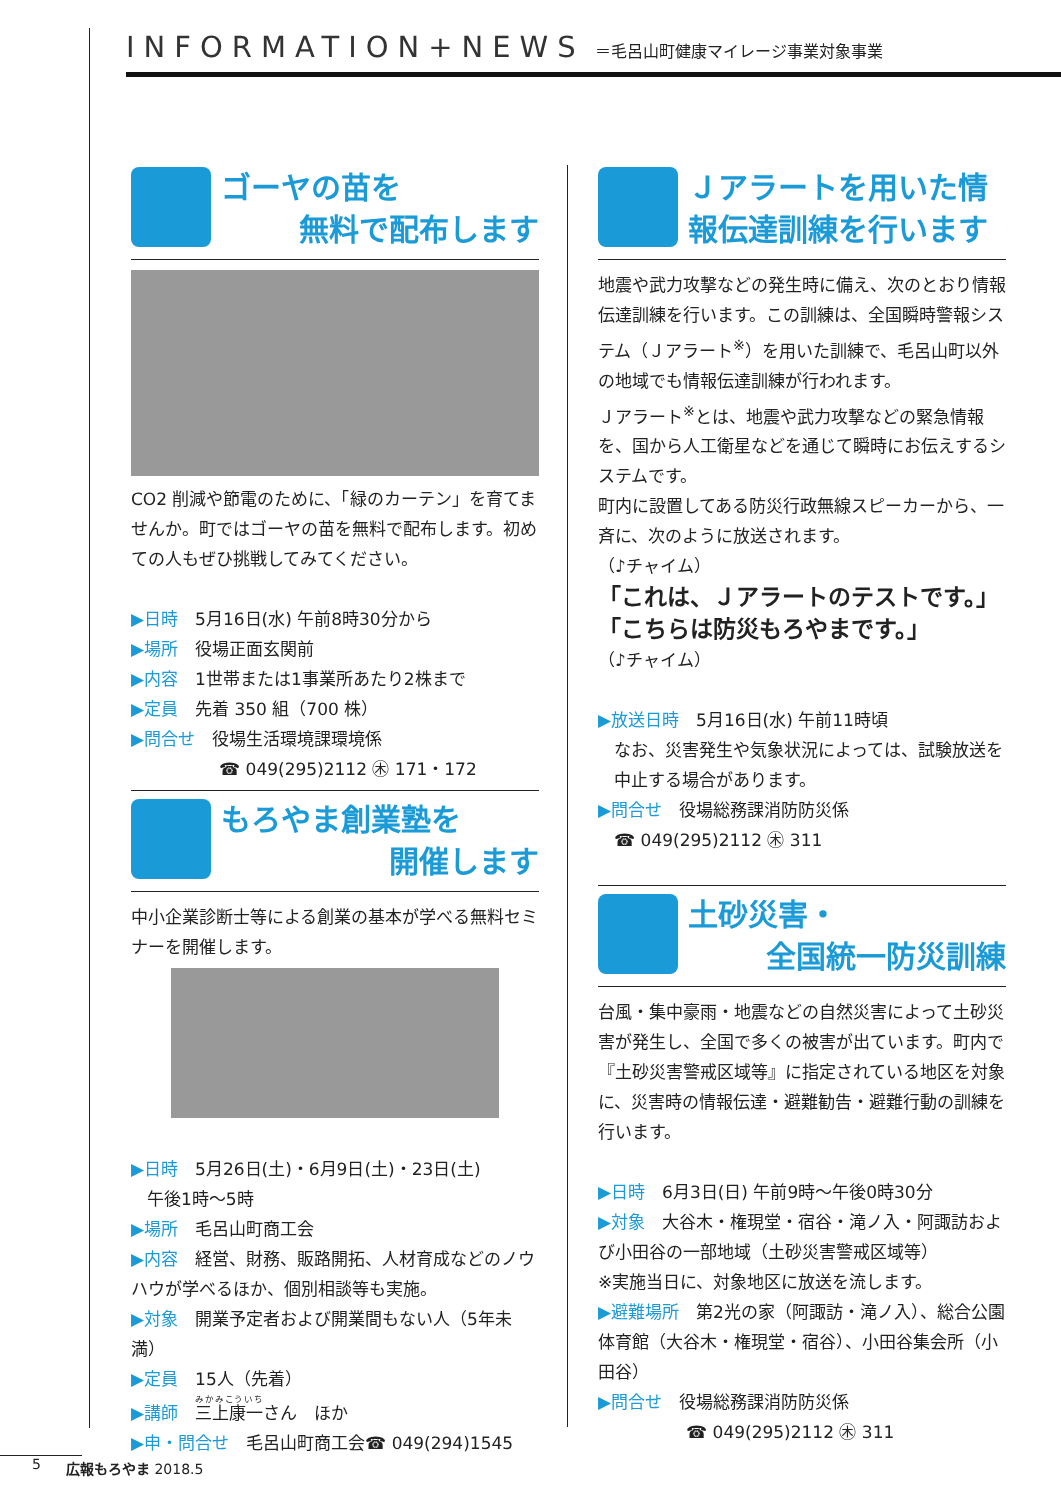INFORMATION+NEWS ＝毛呂山町健康マイレージ事業対象事業
ゴーヤの苗を
無料で配布します
CO2 削減や節電のために、「緑のカーテン」を育てませんか。町ではゴーヤの苗を無料で配布します。初めての人もぜひ挑戦してみてください。
▶日時　5月16日(水) 午前8時30分から
▶場所　役場正面玄関前
▶内容　1世帯または1事業所あたり2株まで
▶定員　先着 350 組（700 株）
▶問合せ　役場生活環境課環境係
☎ 049(295)2112 ㊍ 171・172
もろやま創業塾を
開催します
中小企業診断士等による創業の基本が学べる無料セミナーを開催します。
▶日時　5月26日(土)・6月9日(土)・23日(土)
午後1時～5時
▶場所　毛呂山町商工会
▶内容　経営、財務、販路開拓、人材育成などのノウハウが学べるほか、個別相談等も実施。
▶対象　開業予定者および開業間もない人（5年未満）
▶定員　15人（先着）
▶講師　三上康一さん　ほか
▶申・問合せ　毛呂山町商工会☎ 049(294)1545
Ｊアラートを用いた情報伝達訓練を行います
地震や武力攻撃などの発生時に備え、次のとおり情報伝達訓練を行います。この訓練は、全国瞬時警報システム（Ｊアラート<sup>※</sup>）を用いた訓練で、毛呂山町以外の地域でも情報伝達訓練が行われます。
Ｊアラート<sup>※</sup>とは、地震や武力攻撃などの緊急情報を、国から人工衛星などを通じて瞬時にお伝えするシステムです。
町内に設置してある防災行政無線スピーカーから、一斉に、次のように放送されます。
（♪チャイム）
「これは、Ｊアラートのテストです。」
「こちらは防災もろやまです。」
（♪チャイム）
▶放送日時　5月16日(水) 午前11時頃
なお、災害発生や気象状況によっては、試験放送を中止する場合があります。
▶問合せ　役場総務課消防防災係
☎ 049(295)2112 ㊍ 311
土砂災害・
全国統一防災訓練
台風・集中豪雨・地震などの自然災害によって土砂災害が発生し、全国で多くの被害が出ています。町内で『土砂災害警戒区域等』に指定されている地区を対象に、災害時の情報伝達・避難勧告・避難行動の訓練を行います。
▶日時　6月3日(日) 午前9時～午後0時30分
▶対象　大谷木・権現堂・宿谷・滝ノ入・阿諏訪および小田谷の一部地域（土砂災害警戒区域等）
※実施当日に、対象地区に放送を流します。
▶避難場所　第2光の家（阿諏訪・滝ノ入）、総合公園体育館（大谷木・権現堂・宿谷）、小田谷集会所（小田谷）
▶問合せ　役場総務課消防防災係
☎ 049(295)2112 ㊍ 311
5 広報もろやま 2018.5